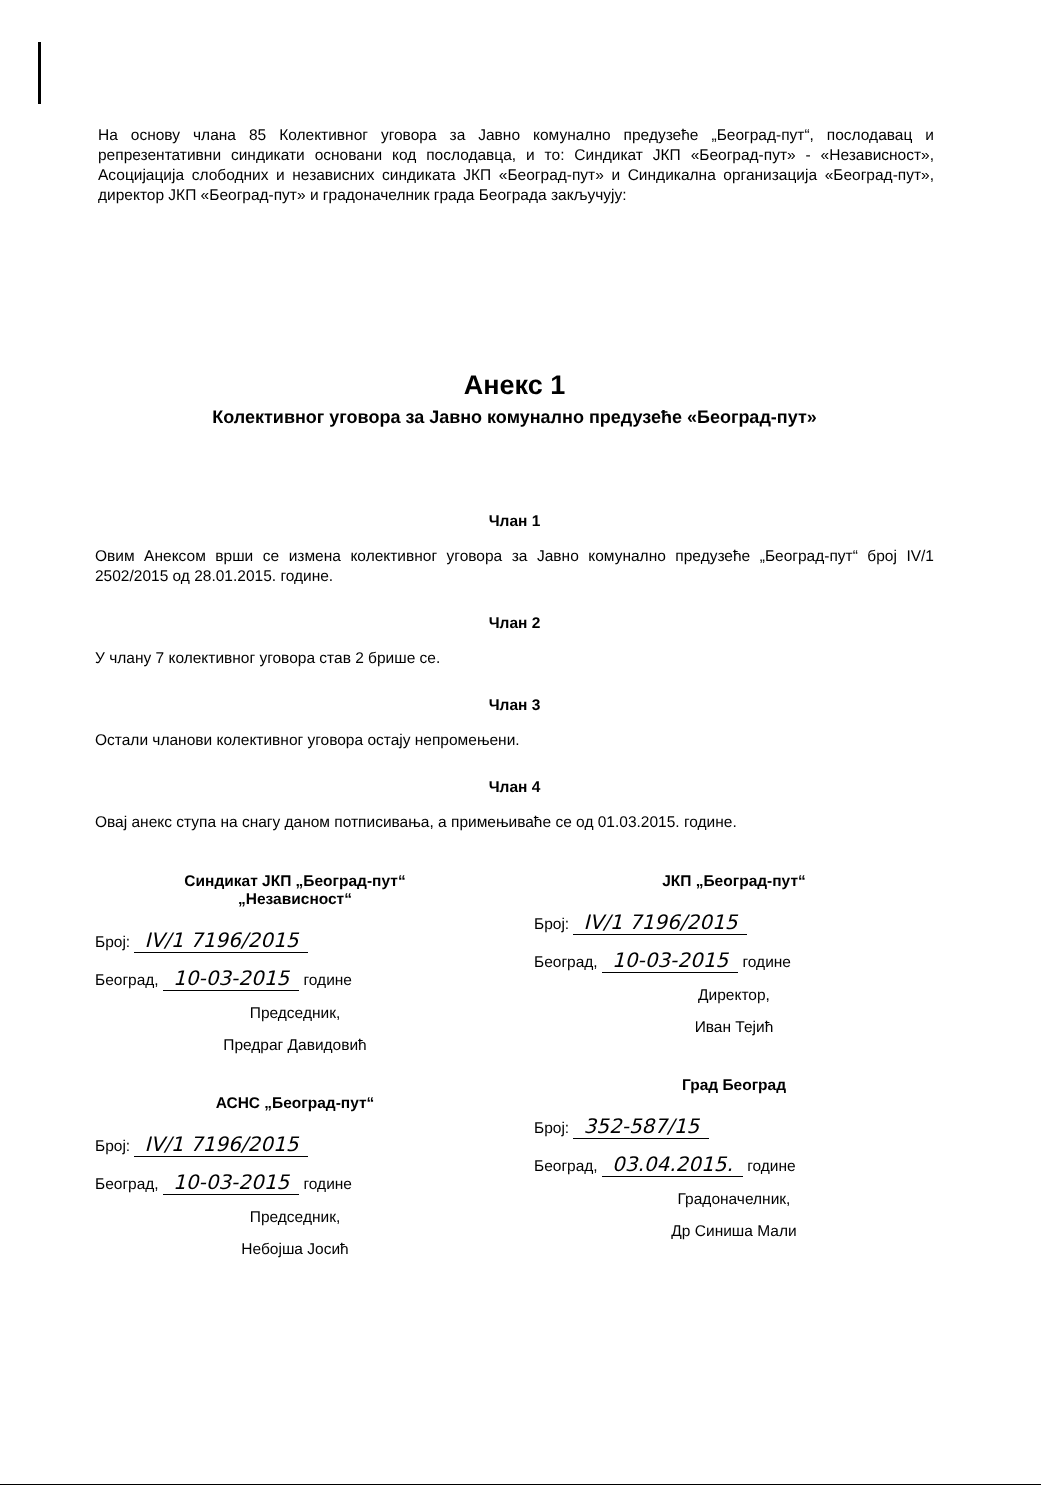На основу члана 85 Колективног уговора за Јавно комунално предузеће „Београд-пут“, послодавац и репрезентативни синдикати основани код послодавца, и то: Синдикат ЈКП «Београд-пут» - «Независност», Асоцијација слободних и независних синдиката ЈКП «Београд-пут» и Синдикална организација «Београд-пут», директор ЈКП «Београд-пут» и градоначелник града Београда закључују:
Анекс 1
Колективног уговора за Јавно комунално предузеће «Београд-пут»
Члан 1
Овим Анексом врши се измена колективног уговора за Јавно комунално предузеће „Београд-пут“ број IV/1 2502/2015 од 28.01.2015. године.
Члан 2
У члану 7 колективног уговора став 2 брише се.
Члан 3
Остали чланови колективног уговора остају непромењени.
Члан 4
Овај анекс ступа на снагу даном потписивања, а примењиваће се од 01.03.2015. године.
Синдикат ЈКП „Београд-пут“
„Независност“
Број: IV/1 7196/2015
Београд, 10-03-2015 године
Председник,
Предраг Давидовић
АСНС „Београд-пут“
Број: IV/1 7196/2015
Београд, 10-03-2015 године
Председник,
Небојша Јосић
ЈКП „Београд-пут“
Број: IV/1 7196/2015
Београд, 10-03-2015 године
Директор,
Иван Тејић
Град Београд
Број: 352-587/15
Београд, 03.04.2015. године
Градоначелник,
Др Синиша Мали